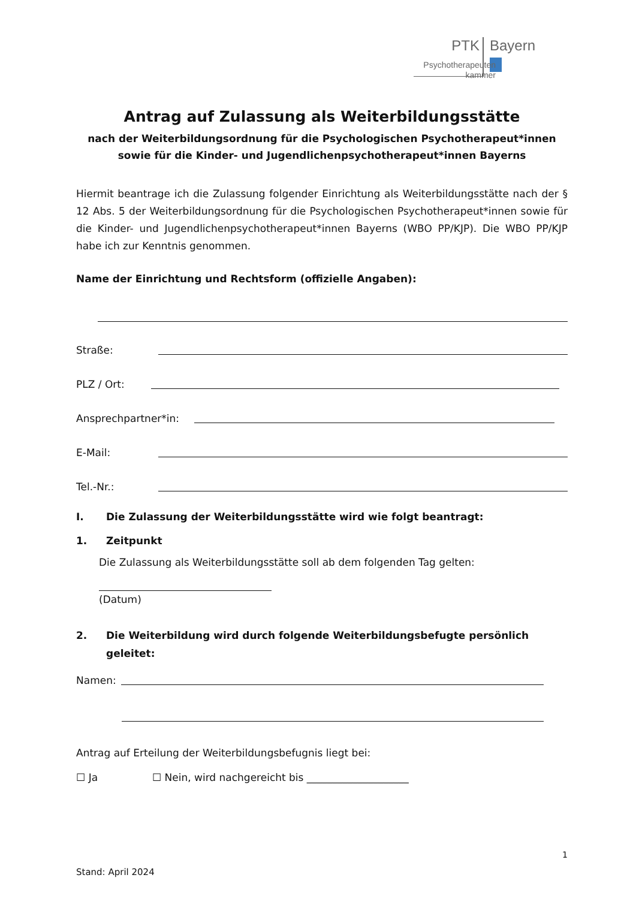PTK
Bayern
Psychotherapeuten
kammer
Antrag auf Zulassung als Weiterbildungsstätte
nach der Weiterbildungsordnung für die Psychologischen Psychotherapeut*innen
sowie für die Kinder- und Jugendlichenpsychotherapeut*innen Bayerns
Hiermit beantrage ich die Zulassung folgender Einrichtung als Weiterbildungsstätte nach der § 12 Abs. 5 der Weiterbildungsordnung für die Psychologischen Psychotherapeut*innen sowie für die Kinder- und Jugendlichenpsychotherapeut*innen Bayerns (WBO PP/KJP). Die WBO PP/KJP habe ich zur Kenntnis genommen.
Name der Einrichtung und Rechtsform (offizielle Angaben):
Straße:
PLZ / Ort:
Ansprechpartner*in:
E-Mail:
Tel.-Nr.:
I. Die Zulassung der Weiterbildungsstätte wird wie folgt beantragt:
1. Zeitpunkt
Die Zulassung als Weiterbildungsstätte soll ab dem folgenden Tag gelten:
(Datum)
2. Die Weiterbildung wird durch folgende Weiterbildungsbefugte persönlich geleitet:
Namen:
Antrag auf Erteilung der Weiterbildungsbefugnis liegt bei:
☐ Ja ☐ Nein, wird nachgereicht bis ____________________
1
Stand: April 2024